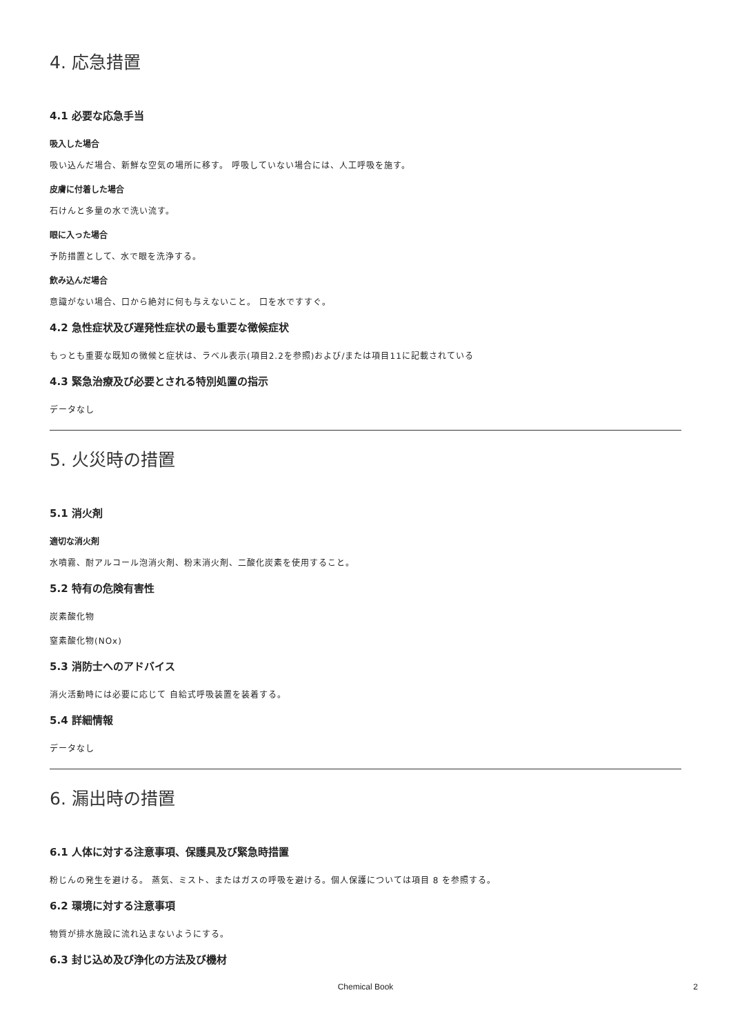4. 応急措置
4.1 必要な応急手当
吸入した場合
吸い込んだ場合、新鮮な空気の場所に移す。 呼吸していない場合には、人工呼吸を施す。
皮膚に付着した場合
石けんと多量の水で洗い流す。
眼に入った場合
予防措置として、水で眼を洗浄する。
飲み込んだ場合
意識がない場合、口から絶対に何も与えないこと。 口を水ですすぐ。
4.2 急性症状及び遅発性症状の最も重要な徴候症状
もっとも重要な既知の徴候と症状は、ラベル表示(項目2.2を参照)および/または項目11に記載されている
4.3 緊急治療及び必要とされる特別処置の指示
データなし
5. 火災時の措置
5.1 消火剤
適切な消火剤
水噴霧、耐アルコール泡消火剤、粉末消火剤、二酸化炭素を使用すること。
5.2 特有の危険有害性
炭素酸化物
窒素酸化物(NOx)
5.3 消防士へのアドバイス
消火活動時には必要に応じて 自給式呼吸装置を装着する。
5.4 詳細情報
データなし
6. 漏出時の措置
6.1 人体に対する注意事項、保護具及び緊急時措置
粉じんの発生を避ける。 蒸気、ミスト、またはガスの呼吸を避ける。個人保護については項目 8 を参照する。
6.2 環境に対する注意事項
物質が排水施設に流れ込まないようにする。
6.3 封じ込め及び浄化の方法及び機材
Chemical Book
2